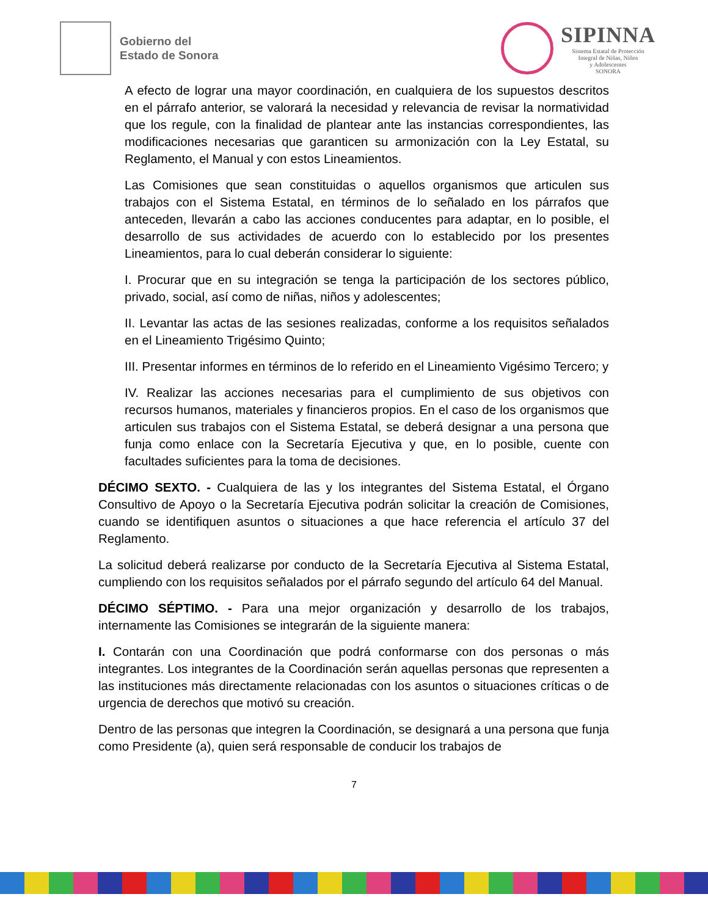Gobierno del
Estado de Sonora
SIPINNA
Sistema Estatal de Protección
Integral de Niñas, Niños
y Adolescentes
SONORA
A efecto de lograr una mayor coordinación, en cualquiera de los supuestos descritos en el párrafo anterior, se valorará la necesidad y relevancia de revisar la normatividad que los regule, con la finalidad de plantear ante las instancias correspondientes, las modificaciones necesarias que garanticen su armonización con la Ley Estatal, su Reglamento, el Manual y con estos Lineamientos.
Las Comisiones que sean constituidas o aquellos organismos que articulen sus trabajos con el Sistema Estatal, en términos de lo señalado en los párrafos que anteceden, llevarán a cabo las acciones conducentes para adaptar, en lo posible, el desarrollo de sus actividades de acuerdo con lo establecido por los presentes Lineamientos, para lo cual deberán considerar lo siguiente:
I. Procurar que en su integración se tenga la participación de los sectores público, privado, social, así como de niñas, niños y adolescentes;
II. Levantar las actas de las sesiones realizadas, conforme a los requisitos señalados en el Lineamiento Trigésimo Quinto;
III. Presentar informes en términos de lo referido en el Lineamiento Vigésimo Tercero; y
IV. Realizar las acciones necesarias para el cumplimiento de sus objetivos con recursos humanos, materiales y financieros propios. En el caso de los organismos que articulen sus trabajos con el Sistema Estatal, se deberá designar a una persona que funja como enlace con la Secretaría Ejecutiva y que, en lo posible, cuente con facultades suficientes para la toma de decisiones.
DÉCIMO SEXTO. - Cualquiera de las y los integrantes del Sistema Estatal, el Órgano Consultivo de Apoyo o la Secretaría Ejecutiva podrán solicitar la creación de Comisiones, cuando se identifiquen asuntos o situaciones a que hace referencia el artículo 37 del Reglamento.
La solicitud deberá realizarse por conducto de la Secretaría Ejecutiva al Sistema Estatal, cumpliendo con los requisitos señalados por el párrafo segundo del artículo 64 del Manual.
DÉCIMO SÉPTIMO. - Para una mejor organización y desarrollo de los trabajos, internamente las Comisiones se integrarán de la siguiente manera:
I. Contarán con una Coordinación que podrá conformarse con dos personas o más integrantes. Los integrantes de la Coordinación serán aquellas personas que representen a las instituciones más directamente relacionadas con los asuntos o situaciones críticas o de urgencia de derechos que motivó su creación.
Dentro de las personas que integren la Coordinación, se designará a una persona que funja como Presidente (a), quien será responsable de conducir los trabajos de
7